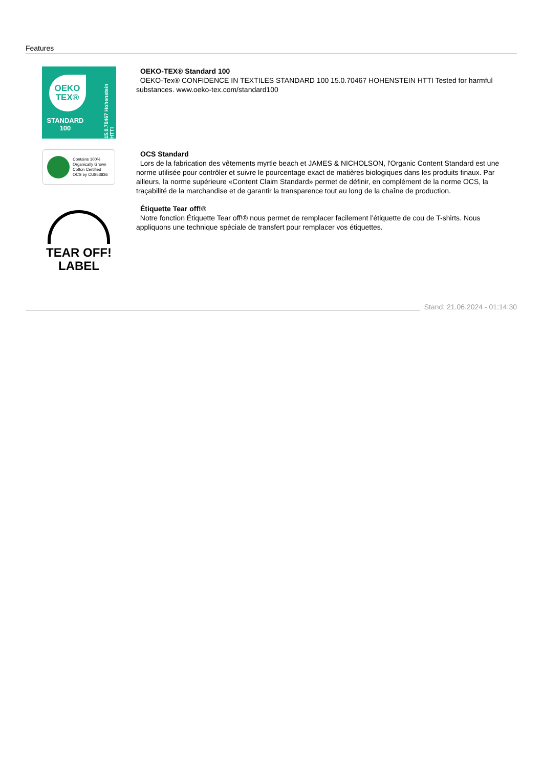Features
OEKO
TEX®
STANDARD
100
15.0.70467 Hohenstein HTTI
OEKO-TEX® Standard 100
OEKO-Tex® CONFIDENCE IN TEXTILES STANDARD 100 15.0.70467 HOHENSTEIN HTTI Tested for harmful substances. www.oeko-tex.com/standard100
Contains 100%
Organically Grown
Cotton Certified
OCS by CU853836
OCS Standard
Lors de la fabrication des vêtements myrtle beach et JAMES & NICHOLSON, l'Organic Content Standard est une norme utilisée pour contrôler et suivre le pourcentage exact de matières biologiques dans les produits finaux. Par ailleurs, la norme supérieure «Content Claim Standard» permet de définir, en complément de la norme OCS, la traçabilité de la marchandise et de garantir la transparence tout au long de la chaîne de production.
TEAR OFF!
LABEL
Étiquette Tear off!®
Notre fonction Étiquette Tear off!® nous permet de remplacer facilement l’étiquette de cou de T-shirts. Nous appliquons une technique spéciale de transfert pour remplacer vos étiquettes.
Stand: 21.06.2024 - 01:14:30